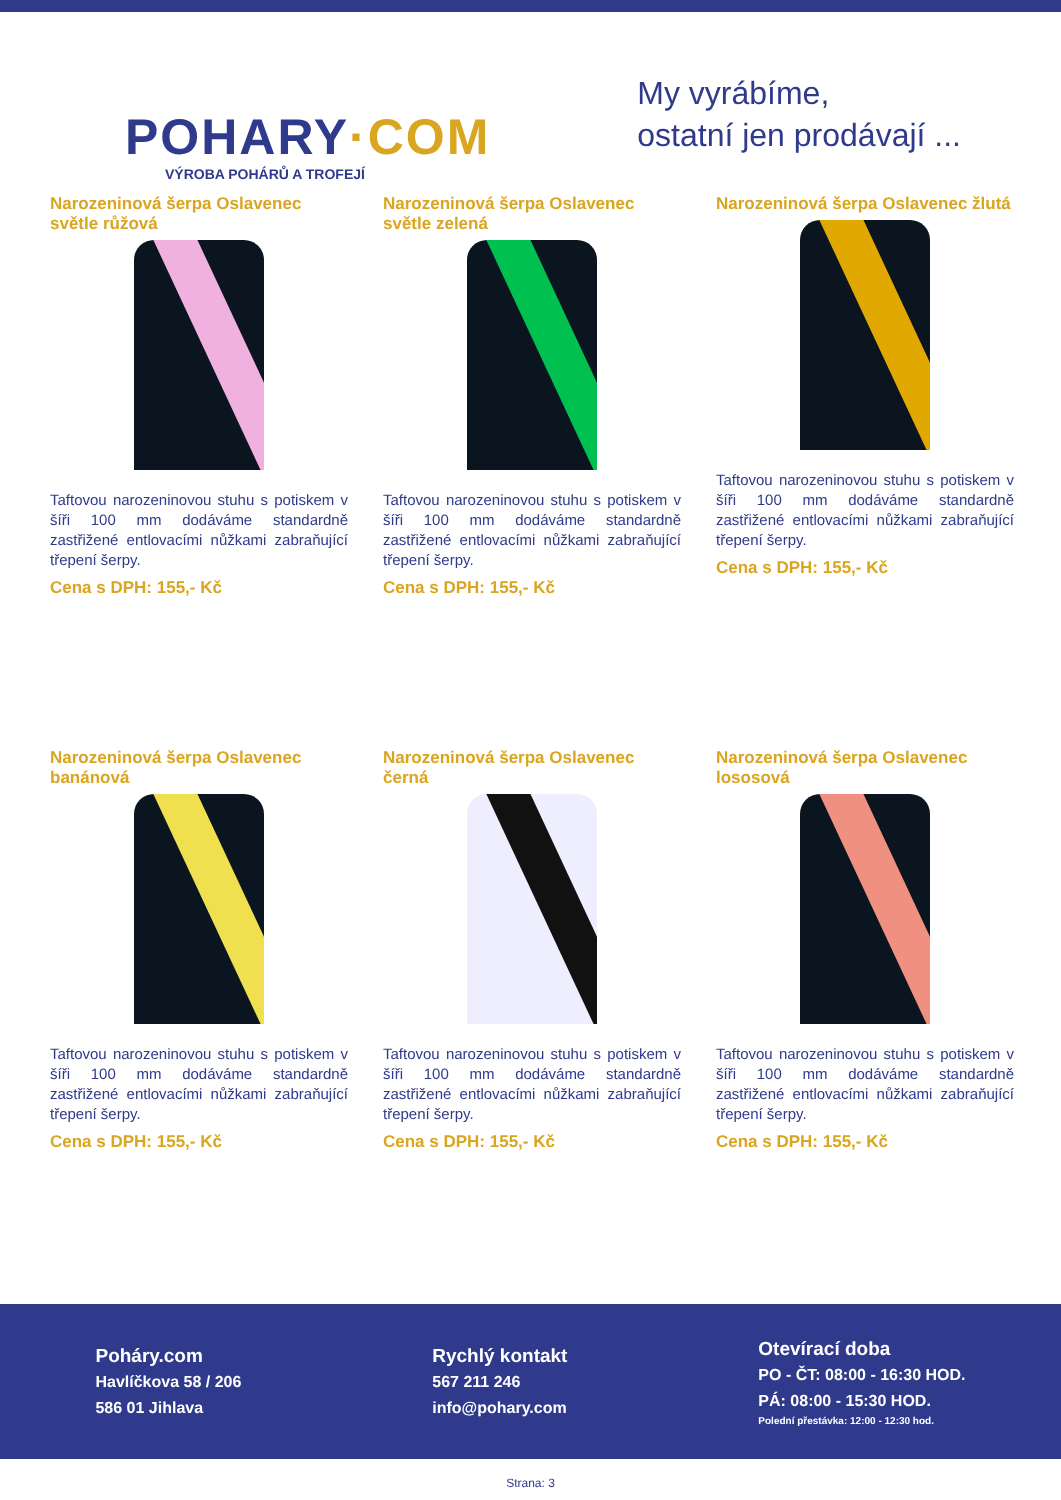POHARY·COM
VÝROBA POHÁRŮ A TROFEJÍ
My vyrábíme,
ostatní jen prodávají ...
Narozeninová šerpa Oslavenec světle růžová
Taftovou narozeninovou stuhu s potiskem v šíři 100 mm dodáváme standardně zastřižené entlovacími nůžkami zabraňující třepení šerpy.
Cena s DPH: 155,- Kč
Narozeninová šerpa Oslavenec světle zelená
Taftovou narozeninovou stuhu s potiskem v šíři 100 mm dodáváme standardně zastřižené entlovacími nůžkami zabraňující třepení šerpy.
Cena s DPH: 155,- Kč
Narozeninová šerpa Oslavenec žlutá
Taftovou narozeninovou stuhu s potiskem v šíři 100 mm dodáváme standardně zastřižené entlovacími nůžkami zabraňující třepení šerpy.
Cena s DPH: 155,- Kč
Narozeninová šerpa Oslavenec banánová
Taftovou narozeninovou stuhu s potiskem v šíři 100 mm dodáváme standardně zastřižené entlovacími nůžkami zabraňující třepení šerpy.
Cena s DPH: 155,- Kč
Narozeninová šerpa Oslavenec černá
Taftovou narozeninovou stuhu s potiskem v šíři 100 mm dodáváme standardně zastřižené entlovacími nůžkami zabraňující třepení šerpy.
Cena s DPH: 155,- Kč
Narozeninová šerpa Oslavenec lososová
Taftovou narozeninovou stuhu s potiskem v šíři 100 mm dodáváme standardně zastřižené entlovacími nůžkami zabraňující třepení šerpy.
Cena s DPH: 155,- Kč
Poháry.com
Havlíčkova 58 / 206
586 01 Jihlava
Rychlý kontakt
567 211 246
info@pohary.com
Otevírací doba
PO - ČT: 08:00 - 16:30 HOD.
PÁ: 08:00 - 15:30 HOD.
Polední přestávka: 12:00 - 12:30 hod.
Strana: 3